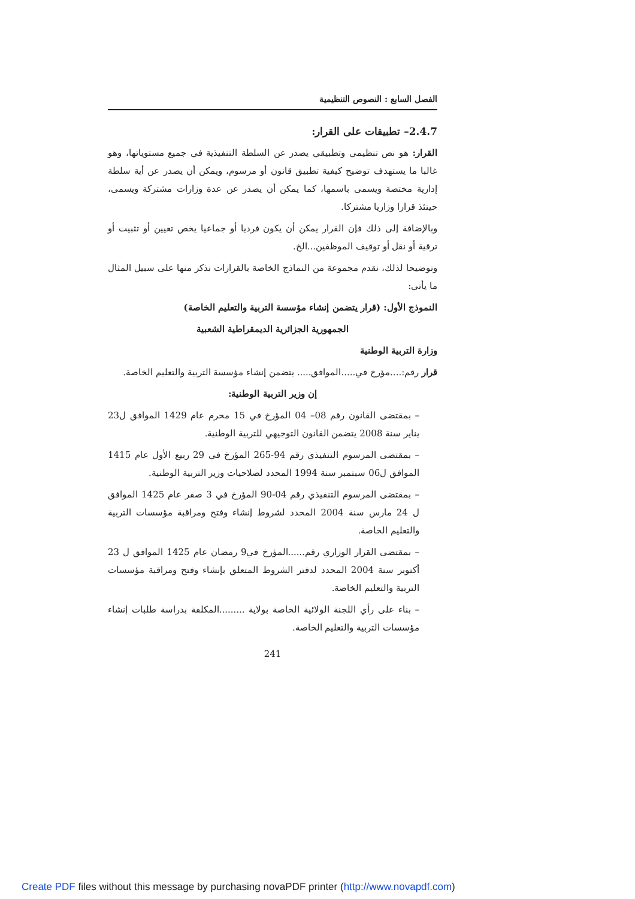الفصل السابع : النصوص التنظيمية
2.4.7– تطبيقات على القرار:
القرار: هو نص تنظيمي وتطبيقي يصدر عن السلطة التنفيذية في جميع مستوياتها، وهو غالبا ما يستهدف توضيح كيفية تطبيق قانون أو مرسوم، ويمكن أن يصدر عن أية سلطة إدارية مختصة ويسمى باسمها، كما يمكن أن يصدر عن عدة وزارات مشتركة ويسمى، حينئذ قرارا وزاريا مشتركا.
وبالإضافة إلى ذلك فإن القرار يمكن أن يكون فرديا أو جماعيا يخص تعيين أو تثبيت أو ترقية أو نقل أو توقيف الموظفين...الخ.
وتوضيحا لذلك، نقدم مجموعة من النماذج الخاصة بالقرارات نذكر منها على سبيل المثال ما يأتي:
النموذج الأول: (قرار يتضمن إنشاء مؤسسة التربية والتعليم الخاصة)
الجمهورية الجزائرية الديمقراطية الشعبية
وزارة التربية الوطنية
قرار رقم:....مؤرخ في.....الموافق..... يتضمن إنشاء مؤسسة التربية والتعليم الخاصة.
إن وزير التربية الوطنية:
– بمقتضى القانون رقم 08– 04 المؤرخ في 15 محرم عام 1429 الموافق ل23 يناير سنة 2008 يتضمن القانون التوجيهي للتربية الوطنية.
– بمقتضى المرسوم التنفيذي رقم 94-265 المؤرخ في 29 ربيع الأول عام 1415 الموافق ل06 سبتمبر سنة 1994 المحدد لصلاحيات وزير التربية الوطنية.
– بمقتضى المرسوم التنفيذي رقم 04-90 المؤرخ في 3 صفر عام 1425 الموافق ل 24 مارس سنة 2004 المحدد لشروط إنشاء وفتح ومراقبة مؤسسات التربية والتعليم الخاصة.
– بمقتضى القرار الوزاري رقم......المؤرخ في9 رمضان عام 1425 الموافق ل 23 أكتوبر سنة 2004 المحدد لدفتر الشروط المتعلق بإنشاء وفتح ومراقبة مؤسسات التربية والتعليم الخاصة.
– بناء على رأي اللجنة الولائية الخاصة بولاية .........المكلفة بدراسة طلبات إنشاء مؤسسات التربية والتعليم الخاصة.
241
Create PDF files without this message by purchasing novaPDF printer (http://www.novapdf.com)